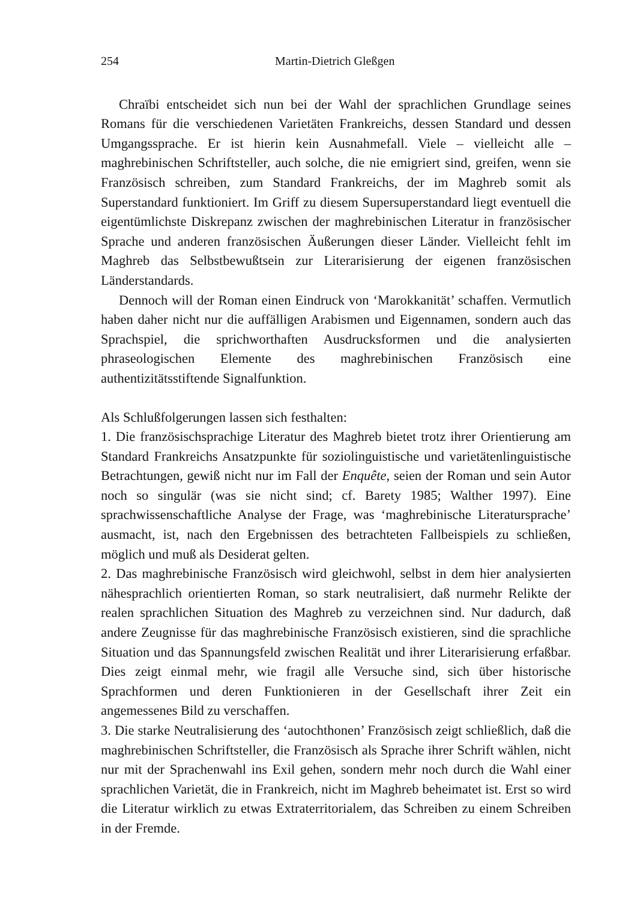254 Martin-Dietrich Gleßgen
Chraïbi entscheidet sich nun bei der Wahl der sprachlichen Grundlage seines Romans für die verschiedenen Varietäten Frankreichs, dessen Standard und dessen Umgangssprache. Er ist hierin kein Ausnahmefall. Viele – vielleicht alle – maghrebinischen Schriftsteller, auch solche, die nie emigriert sind, greifen, wenn sie Französisch schreiben, zum Standard Frankreichs, der im Maghreb somit als Superstandard funktioniert. Im Griff zu diesem Supersuperstandard liegt eventuell die eigentümlichste Diskrepanz zwischen der maghrebinischen Literatur in französischer Sprache und anderen französischen Äußerungen dieser Länder. Vielleicht fehlt im Maghreb das Selbstbewußtsein zur Literarisierung der eigenen französischen Länderstandards.
Dennoch will der Roman einen Eindruck von ‘Marokkanität’ schaffen. Vermutlich haben daher nicht nur die auffälligen Arabismen und Eigennamen, sondern auch das Sprachspiel, die sprichworthaften Ausdrucksformen und die analysierten phraseologischen Elemente des maghrebinischen Französisch eine authentizitätsstiftende Signalfunktion.
Als Schlußfolgerungen lassen sich festhalten:
1. Die französischsprachige Literatur des Maghreb bietet trotz ihrer Orientierung am Standard Frankreichs Ansatzpunkte für soziolinguistische und varietätenlinguistische Betrachtungen, gewiß nicht nur im Fall der Enquête, seien der Roman und sein Autor noch so singulär (was sie nicht sind; cf. Barety 1985; Walther 1997). Eine sprachwissenschaftliche Analyse der Frage, was ‘maghrebinische Literatursprache’ ausmacht, ist, nach den Ergebnissen des betrachteten Fallbeispiels zu schließen, möglich und muß als Desiderat gelten.
2. Das maghrebinische Französisch wird gleichwohl, selbst in dem hier analysierten nähesprachlich orientierten Roman, so stark neutralisiert, daß nurmehr Relikte der realen sprachlichen Situation des Maghreb zu verzeichnen sind. Nur dadurch, daß andere Zeugnisse für das maghrebinische Französisch existieren, sind die sprachliche Situation und das Spannungsfeld zwischen Realität und ihrer Literarisierung erfaßbar. Dies zeigt einmal mehr, wie fragil alle Versuche sind, sich über historische Sprachformen und deren Funktionieren in der Gesellschaft ihrer Zeit ein angemessenes Bild zu verschaffen.
3. Die starke Neutralisierung des ‘autochthonen’ Französisch zeigt schließlich, daß die maghrebinischen Schriftsteller, die Französisch als Sprache ihrer Schrift wählen, nicht nur mit der Sprachenwahl ins Exil gehen, sondern mehr noch durch die Wahl einer sprachlichen Varietät, die in Frankreich, nicht im Maghreb beheimatet ist. Erst so wird die Literatur wirklich zu etwas Extraterritorialem, das Schreiben zu einem Schreiben in der Fremde.